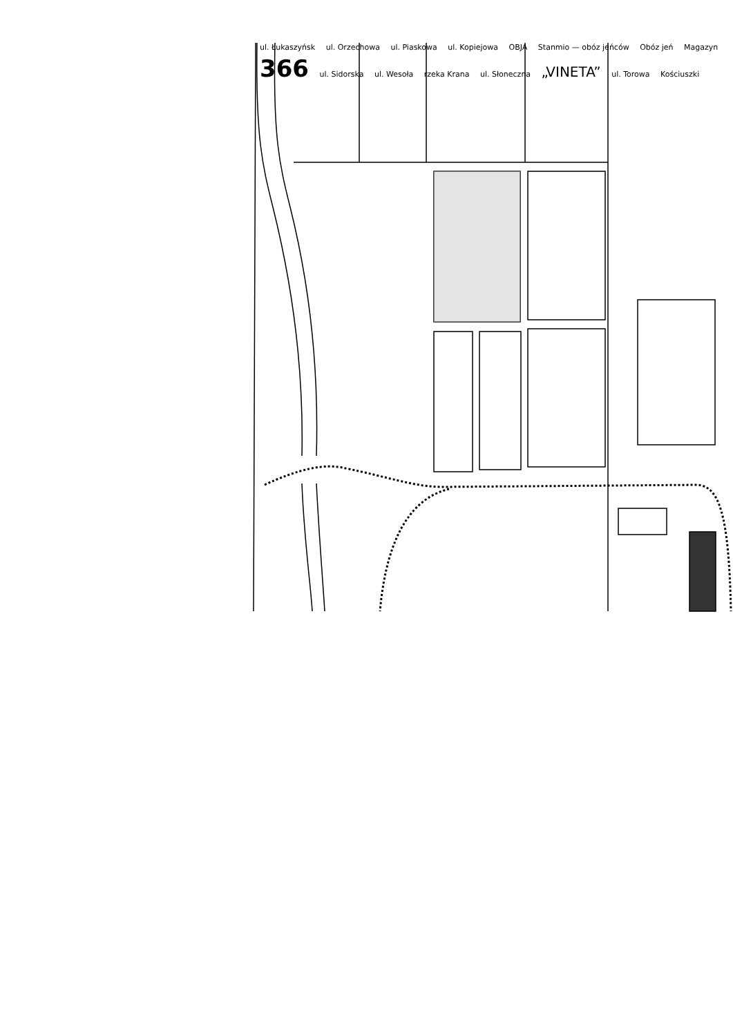ul. Łukaszyńsk ul. Orzechowa ul. Piaskowa ul. Kopiejowa OBJA Stanmio — obóz jeńców Obóz jeń Magazyn 366 ul. Sidorska ul. Wesoła rzeka Krana ul. Słoneczna „VINETA” ul. Torowa Kościuszki